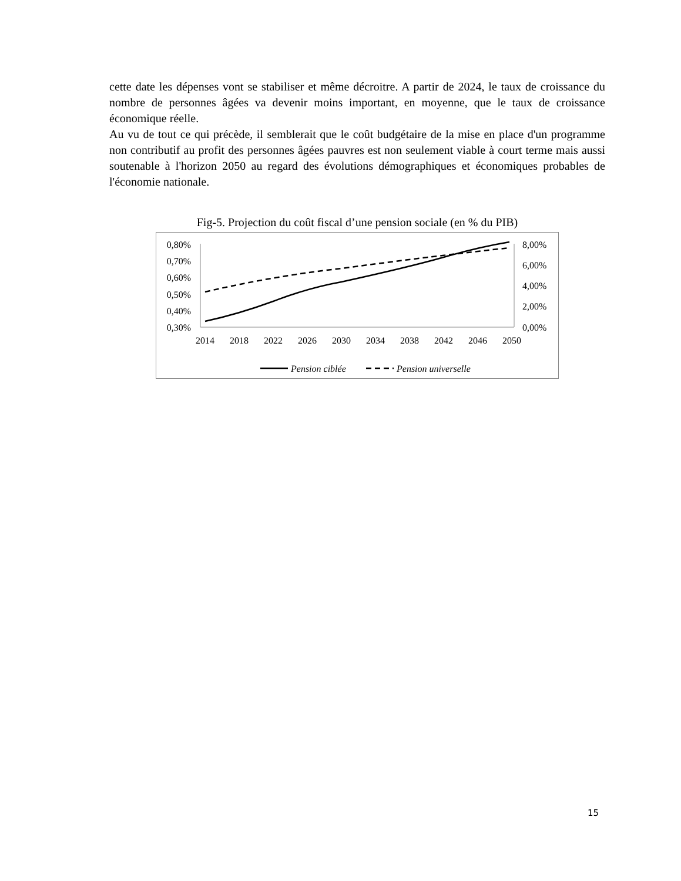cette date les dépenses vont se stabiliser et même décroitre. A partir de 2024, le taux de croissance du nombre de personnes âgées va devenir moins important, en moyenne, que le taux de croissance économique réelle.
Au vu de tout ce qui précède, il semblerait que le coût budgétaire de la mise en place d'un programme non contributif au profit des personnes âgées pauvres est non seulement viable à court terme mais aussi soutenable à l'horizon 2050 au regard des évolutions démographiques et économiques probables de l'économie nationale.
Fig-5. Projection du coût fiscal d’une pension sociale (en % du PIB)
0,80%
0,70%
0,60%
0,50%
0,40%
0,30%
8,00%
6,00%
4,00%
2,00%
0,00%
2014
2018
2022
2026
2030
2034
2038
2042
2046
2050
Pension ciblée
Pension universelle
15